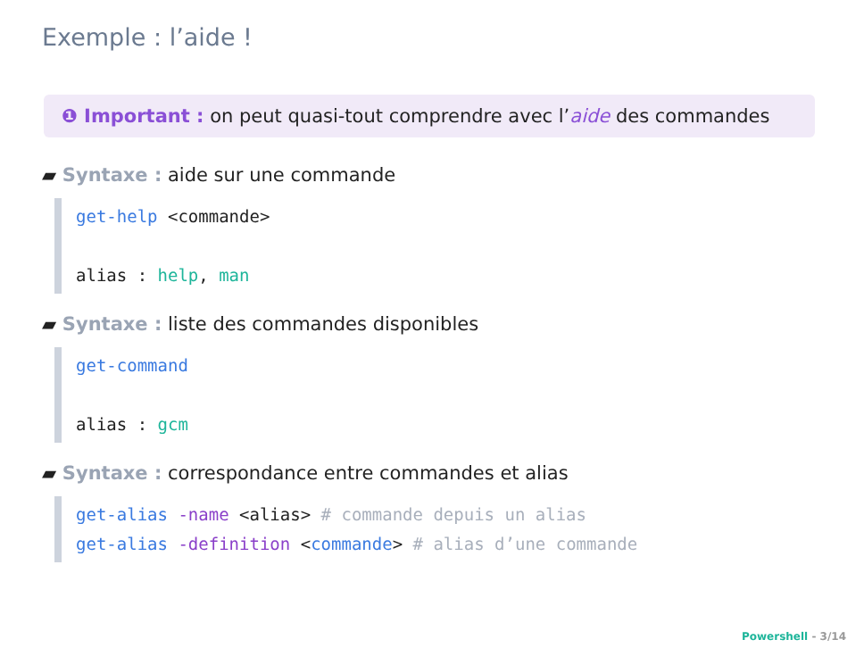Exemple : l’aide !
❶ Important : on peut quasi-tout comprendre avec l’aide des commandes
▰ Syntaxe : aide sur une commande
get-help <commande>
alias : help, man
▰ Syntaxe : liste des commandes disponibles
get-command
alias : gcm
▰ Syntaxe : correspondance entre commandes et alias
get-alias -name <alias> # commande depuis un alias
get-alias -definition <commande> # alias d’une commande
Powershell - 3/14